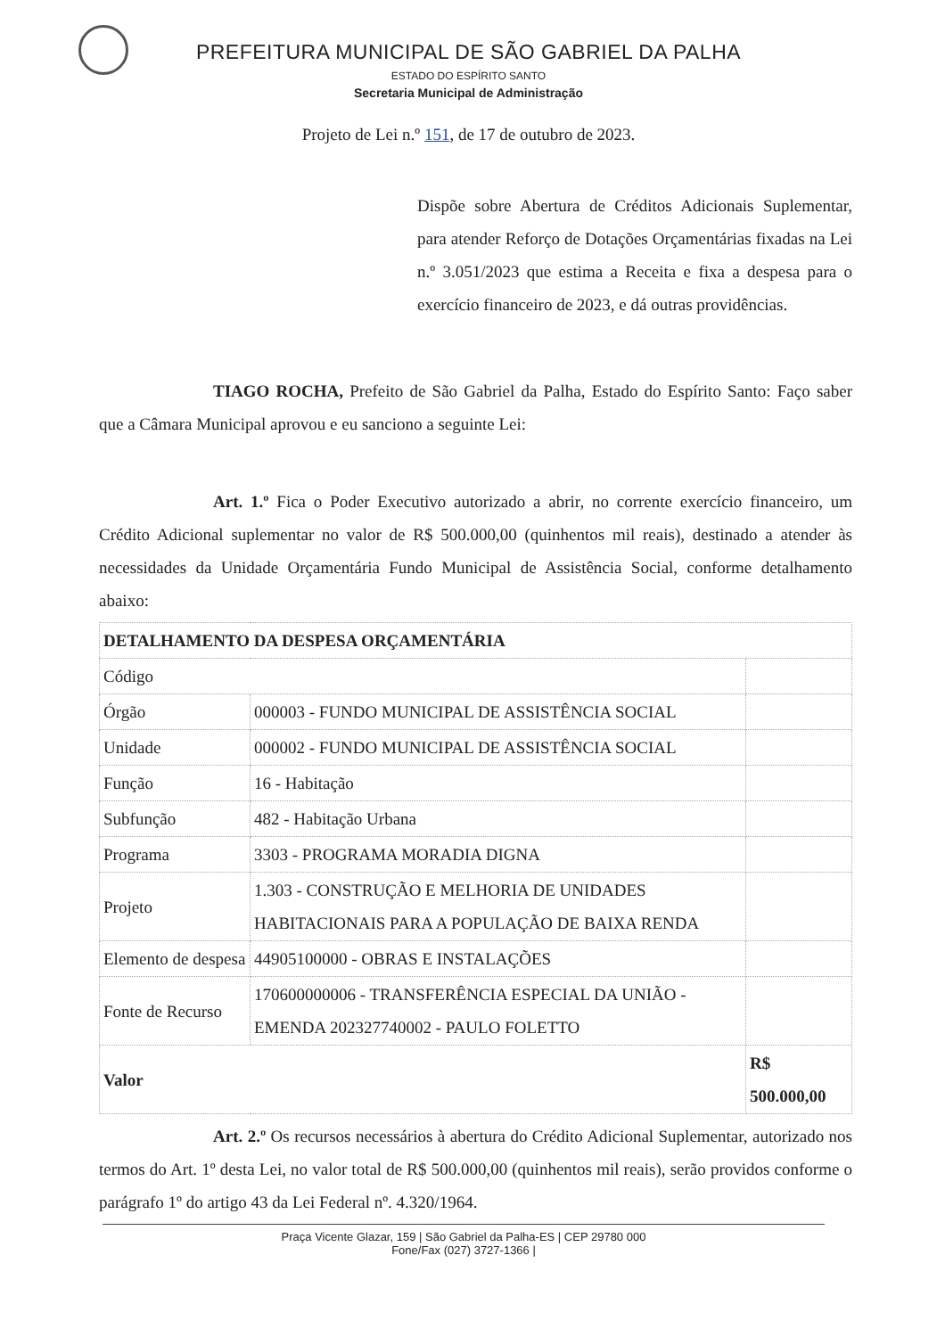PREFEITURA MUNICIPAL DE SÃO GABRIEL DA PALHA
ESTADO DO ESPÍRITO SANTO
Secretaria Municipal de Administração
Projeto de Lei n.º 151, de 17 de outubro de 2023.
Dispõe sobre Abertura de Créditos Adicionais Suplementar, para atender Reforço de Dotações Orçamentárias fixadas na Lei n.º 3.051/2023 que estima a Receita e fixa a despesa para o exercício financeiro de 2023, e dá outras providências.
TIAGO ROCHA, Prefeito de São Gabriel da Palha, Estado do Espírito Santo: Faço saber que a Câmara Municipal aprovou e eu sanciono a seguinte Lei:
Art. 1.º Fica o Poder Executivo autorizado a abrir, no corrente exercício financeiro, um Crédito Adicional suplementar no valor de R$ 500.000,00 (quinhentos mil reais), destinado a atender às necessidades da Unidade Orçamentária Fundo Municipal de Assistência Social, conforme detalhamento abaixo:
| DETALHAMENTO DA DESPESA ORÇAMENTÁRIA | | |
| --- | --- | --- |
| Código | | |
| Órgão | 000003 - FUNDO MUNICIPAL DE ASSISTÊNCIA SOCIAL | |
| Unidade | 000002 - FUNDO MUNICIPAL DE ASSISTÊNCIA SOCIAL | |
| Função | 16 - Habitação | |
| Subfunção | 482 - Habitação Urbana | |
| Programa | 3303 - PROGRAMA MORADIA DIGNA | |
| Projeto | 1.303 - CONSTRUÇÃO E MELHORIA DE UNIDADES HABITACIONAIS PARA A POPULAÇÃO DE BAIXA RENDA | |
| Elemento de despesa | 44905100000 - OBRAS E INSTALAÇÕES | |
| Fonte de Recurso | 170600000006 - TRANSFERÊNCIA ESPECIAL DA UNIÃO - EMENDA 202327740002 - PAULO FOLETTO | |
| Valor | | R$ 500.000,00 |
Art. 2.º Os recursos necessários à abertura do Crédito Adicional Suplementar, autorizado nos termos do Art. 1º desta Lei, no valor total de R$ 500.000,00 (quinhentos mil reais), serão providos conforme o parágrafo 1º do artigo 43 da Lei Federal nº. 4.320/1964.
Praça Vicente Glazar, 159 | São Gabriel da Palha-ES | CEP 29780 000
Fone/Fax (027) 3727-1366 |